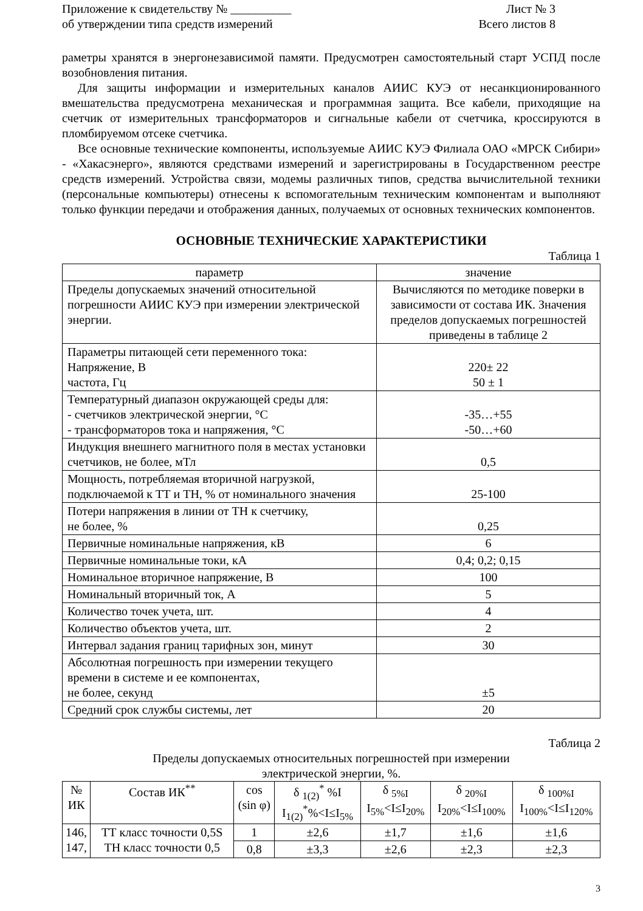Приложение к свидетельству № __________
об утверждении типа средств измерений
Лист № 3
Всего листов 8
раметры хранятся в энергонезависимой памяти. Предусмотрен самостоятельный старт УСПД после возобновления питания.
Для защиты информации и измерительных каналов АИИС КУЭ от несанкционированного вмешательства предусмотрена механическая и программная защита. Все кабели, приходящие на счетчик от измерительных трансформаторов и сигнальные кабели от счетчика, кроссируются в пломбируемом отсеке счетчика.
Все основные технические компоненты, используемые АИИС КУЭ Филиала ОАО «МРСК Сибири» - «Хакасэнерго», являются средствами измерений и зарегистрированы в Государственном реестре средств измерений. Устройства связи, модемы различных типов, средства вычислительной техники (персональные компьютеры) отнесены к вспомогательным техническим компонентам и выполняют только функции передачи и отображения данных, получаемых от основных технических компонентов.
ОСНОВНЫЕ ТЕХНИЧЕСКИЕ ХАРАКТЕРИСТИКИ
Таблица 1
| параметр | значение |
| --- | --- |
| Пределы допускаемых значений относительной погрешности АИИС КУЭ при измерении электрической энергии. | Вычисляются по методике поверки в зависимости от состава ИК. Значения пределов допускаемых погрешностей приведены в таблице 2 |
| Параметры питающей сети переменного тока: Напряжение, В частота, Гц | 220± 22 50 ± 1 |
| Температурный диапазон окружающей среды для: - счетчиков электрической энергии, °С - трансформаторов тока и напряжения, °С | -35…+55 -50…+60 |
| Индукция внешнего магнитного поля в местах установки счетчиков, не более, мТл | 0,5 |
| Мощность, потребляемая вторичной нагрузкой, подключаемой к ТТ и ТН, % от номинального значения | 25-100 |
| Потери напряжения в линии от ТН к счетчику, не более, % | 0,25 |
| Первичные номинальные напряжения, кВ | 6 |
| Первичные номинальные токи, кА | 0,4; 0,2; 0,15 |
| Номинальное вторичное напряжение, В | 100 |
| Номинальный вторичный ток, А | 5 |
| Количество точек учета, шт. | 4 |
| Количество объектов учета, шт. | 2 |
| Интервал задания границ тарифных зон, минут | 30 |
| Абсолютная погрешность при измерении текущего времени в системе и ее компонентах, не более, секунд | ±5 |
| Средний срок службы системы, лет | 20 |
Таблица 2
Пределы допускаемых относительных погрешностей при измерении
электрической энергии, %.
| № ИК | Состав ИК<sup>**</sup> | cos (sin φ) | δ <sub>1(2)</sub><sup>*</sup> %I I<sub>1(2)</sub><sup>*</sup>%<I≤I<sub>5%</sub> | δ <sub>5%I</sub> I<sub>5%</sub><I≤I<sub>20%</sub> | δ <sub>20%I</sub> I<sub>20%</sub><I≤I<sub>100%</sub> | δ <sub>100%I</sub> I<sub>100%</sub><I≤I<sub>120%</sub> |
| --- | --- | --- | --- | --- | --- | --- |
| 146, 147, | ТТ класс точности 0,5S ТН класс точности 0,5 | 1 | ±2,6 | ±1,7 | ±1,6 | ±1,6 |
| | | 0,8 | ±3,3 | ±2,6 | ±2,3 | ±2,3 |
3